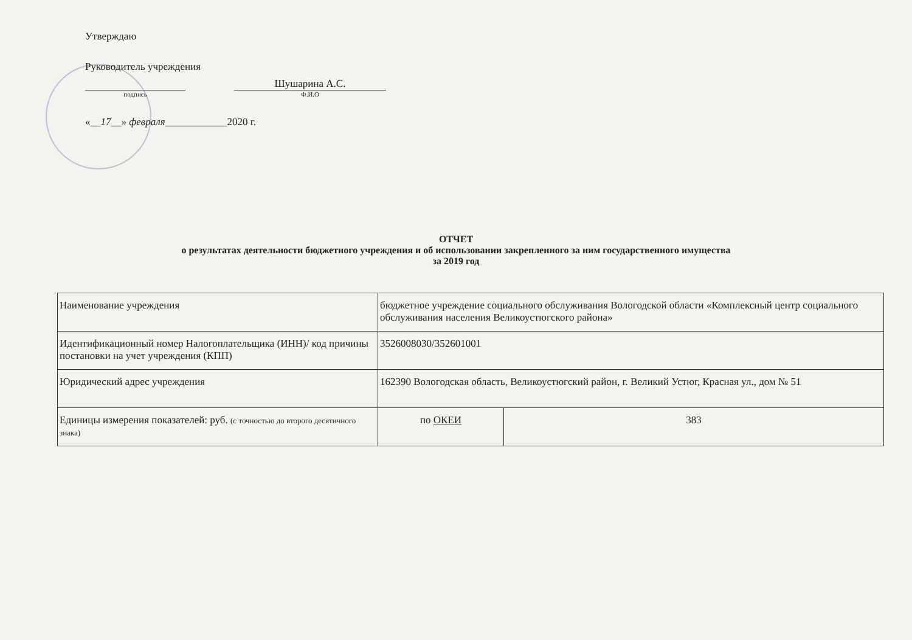Утверждаю
Руководитель учреждения
Шушарина А.С.
подпись Ф.И.О
«__17__» февраля____________2020 г.
ОТЧЕТ
о результатах деятельности бюджетного учреждения и об использовании закрепленного за ним государственного имущества
за 2019 год
| Наименование учреждения | бюджетное учреждение социального обслуживания Вологодской области «Комплексный центр социального обслуживания населения Великоустюгского района» | |
| Идентификационный номер Налогоплательщика (ИНН)/ код причины постановки на учет учреждения (КПП) | 3526008030/352601001 | |
| Юридический адрес учреждения | 162390 Вологодская область, Великоустюгский район, г. Великий Устюг, Красная ул., дом № 51 | |
| Единицы измерения показателей: руб. (с точностью до второго десятичного знака) | по ОКЕИ | 383 |